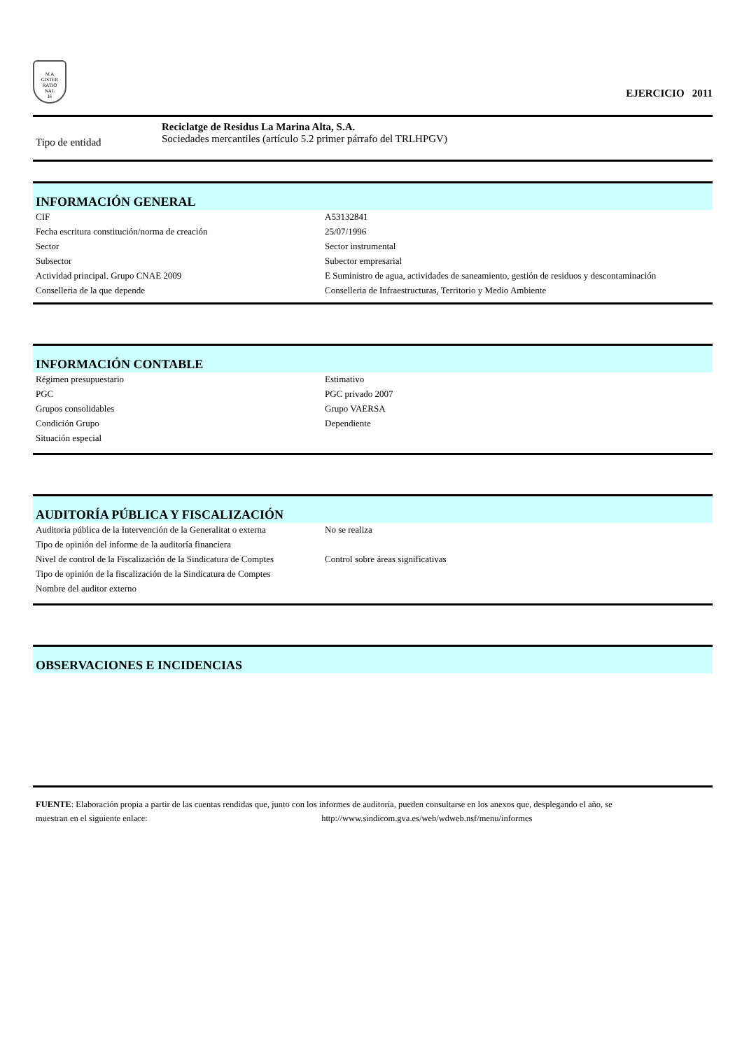M A
GISTER
RATIO
NAL
IS
EJERCICIO 2011
Tipo de entidad
Reciclatge de Residus La Marina Alta, S.A.
Sociedades mercantiles (artículo 5.2 primer párrafo del TRLHPGV)
INFORMACIÓN GENERAL
| CIF | A53132841 |
| Fecha escritura constitución/norma de creación | 25/07/1996 |
| Sector | Sector instrumental |
| Subsector | Subector empresarial |
| Actividad principal. Grupo CNAE 2009 | E Suministro de agua, actividades de saneamiento, gestión de residuos y descontaminación |
| Conselleria de la que depende | Conselleria de Infraestructuras, Territorio y Medio Ambiente |
INFORMACIÓN CONTABLE
| Régimen presupuestario | Estimativo |
| PGC | PGC privado 2007 |
| Grupos consolidables | Grupo VAERSA |
| Condición Grupo | Dependiente |
| Situación especial | |
AUDITORÍA PÚBLICA Y FISCALIZACIÓN
| Auditoria pública de la Intervención de la Generalitat o externa | No se realiza |
| Tipo de opinión del informe de la auditoría financiera | |
| Nivel de control de la Fiscalización de la Sindicatura de Comptes | Control sobre áreas significativas |
| Tipo de opinión de la fiscalización de la Sindicatura de Comptes | |
| Nombre del auditor externo | |
OBSERVACIONES E INCIDENCIAS
FUENTE: Elaboración propia a partir de las cuentas rendidas que, junto con los informes de auditoría, pueden consultarse en los anexos que, desplegando el año, se
muestran en el siguiente enlace: http://www.sindicom.gva.es/web/wdweb.nsf/menu/informes